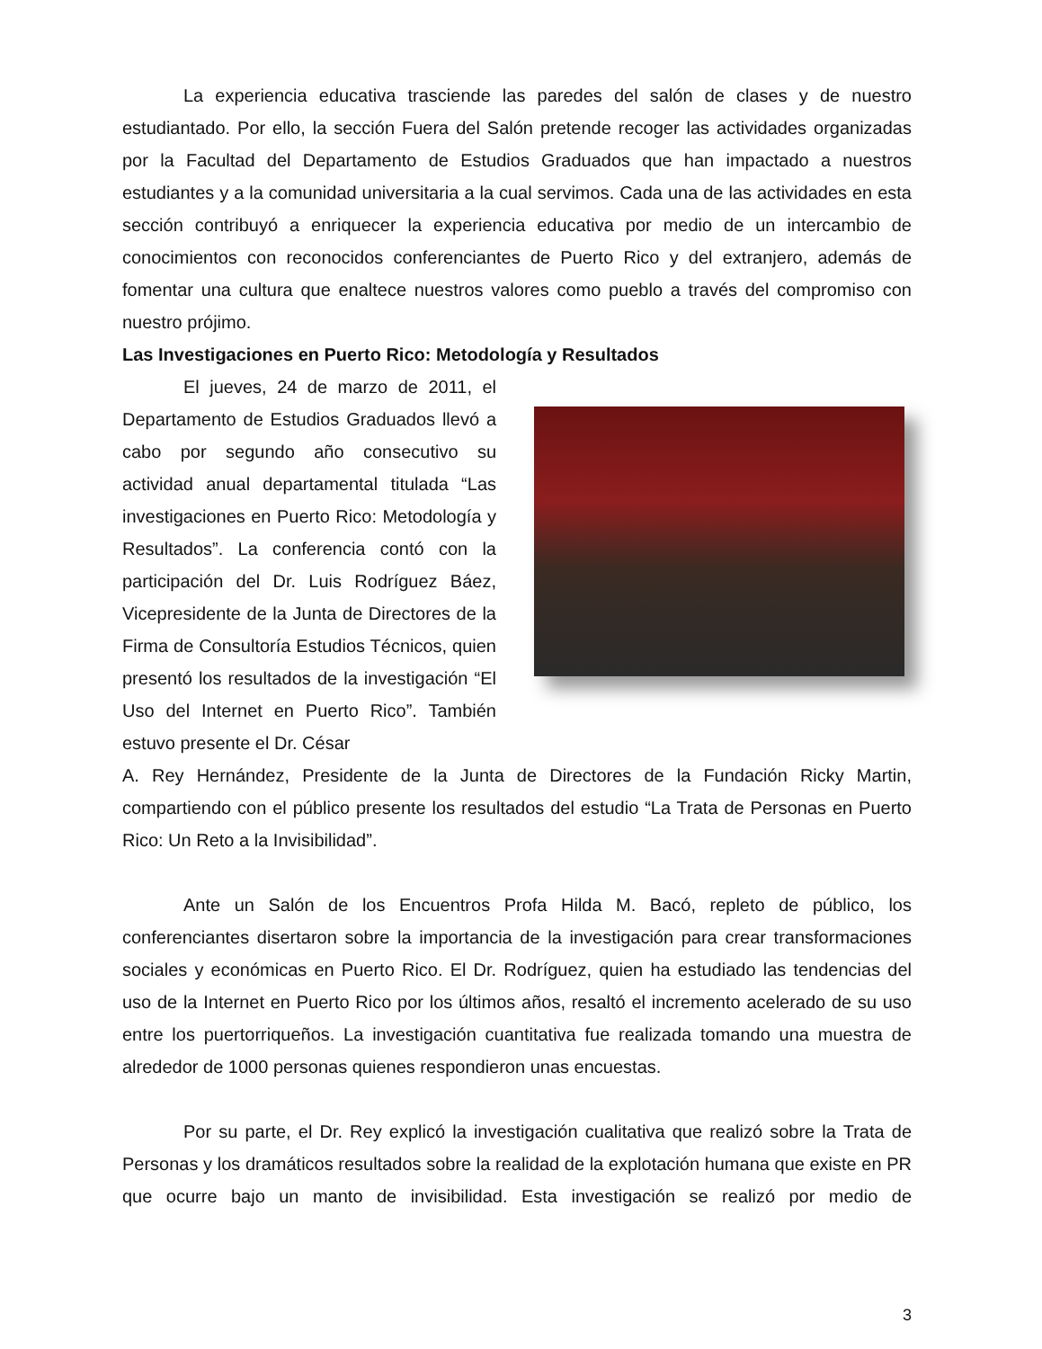La experiencia educativa trasciende las paredes del salón de clases y de nuestro estudiantado. Por ello, la sección Fuera del Salón pretende recoger las actividades organizadas por la Facultad del Departamento de Estudios Graduados que han impactado a nuestros estudiantes y a la comunidad universitaria a la cual servimos. Cada una de las actividades en esta sección contribuyó a enriquecer la experiencia educativa por medio de un intercambio de conocimientos con reconocidos conferenciantes de Puerto Rico y del extranjero, además de fomentar una cultura que enaltece nuestros valores como pueblo a través del compromiso con nuestro prójimo.
Las Investigaciones en Puerto Rico: Metodología y Resultados
El jueves, 24 de marzo de 2011, el Departamento de Estudios Graduados llevó a cabo por segundo año consecutivo su actividad anual departamental titulada “Las investigaciones en Puerto Rico: Metodología y Resultados”. La conferencia contó con la participación del Dr. Luis Rodríguez Báez, Vicepresidente de la Junta de Directores de la Firma de Consultoría Estudios Técnicos, quien presentó los resultados de la investigación “El Uso del Internet en Puerto Rico”. También estuvo presente el Dr. César
A. Rey Hernández, Presidente de la Junta de Directores de la Fundación Ricky Martin, compartiendo con el público presente los resultados del estudio “La Trata de Personas en Puerto Rico: Un Reto a la Invisibilidad”.
Ante un Salón de los Encuentros Profa Hilda M. Bacó, repleto de público, los conferenciantes disertaron sobre la importancia de la investigación para crear transformaciones sociales y económicas en Puerto Rico. El Dr. Rodríguez, quien ha estudiado las tendencias del uso de la Internet en Puerto Rico por los últimos años, resaltó el incremento acelerado de su uso entre los puertorriqueños. La investigación cuantitativa fue realizada tomando una muestra de alrededor de 1000 personas quienes respondieron unas encuestas.
Por su parte, el Dr. Rey explicó la investigación cualitativa que realizó sobre la Trata de Personas y los dramáticos resultados sobre la realidad de la explotación humana que existe en PR que ocurre bajo un manto de invisibilidad. Esta investigación se realizó por medio de
3